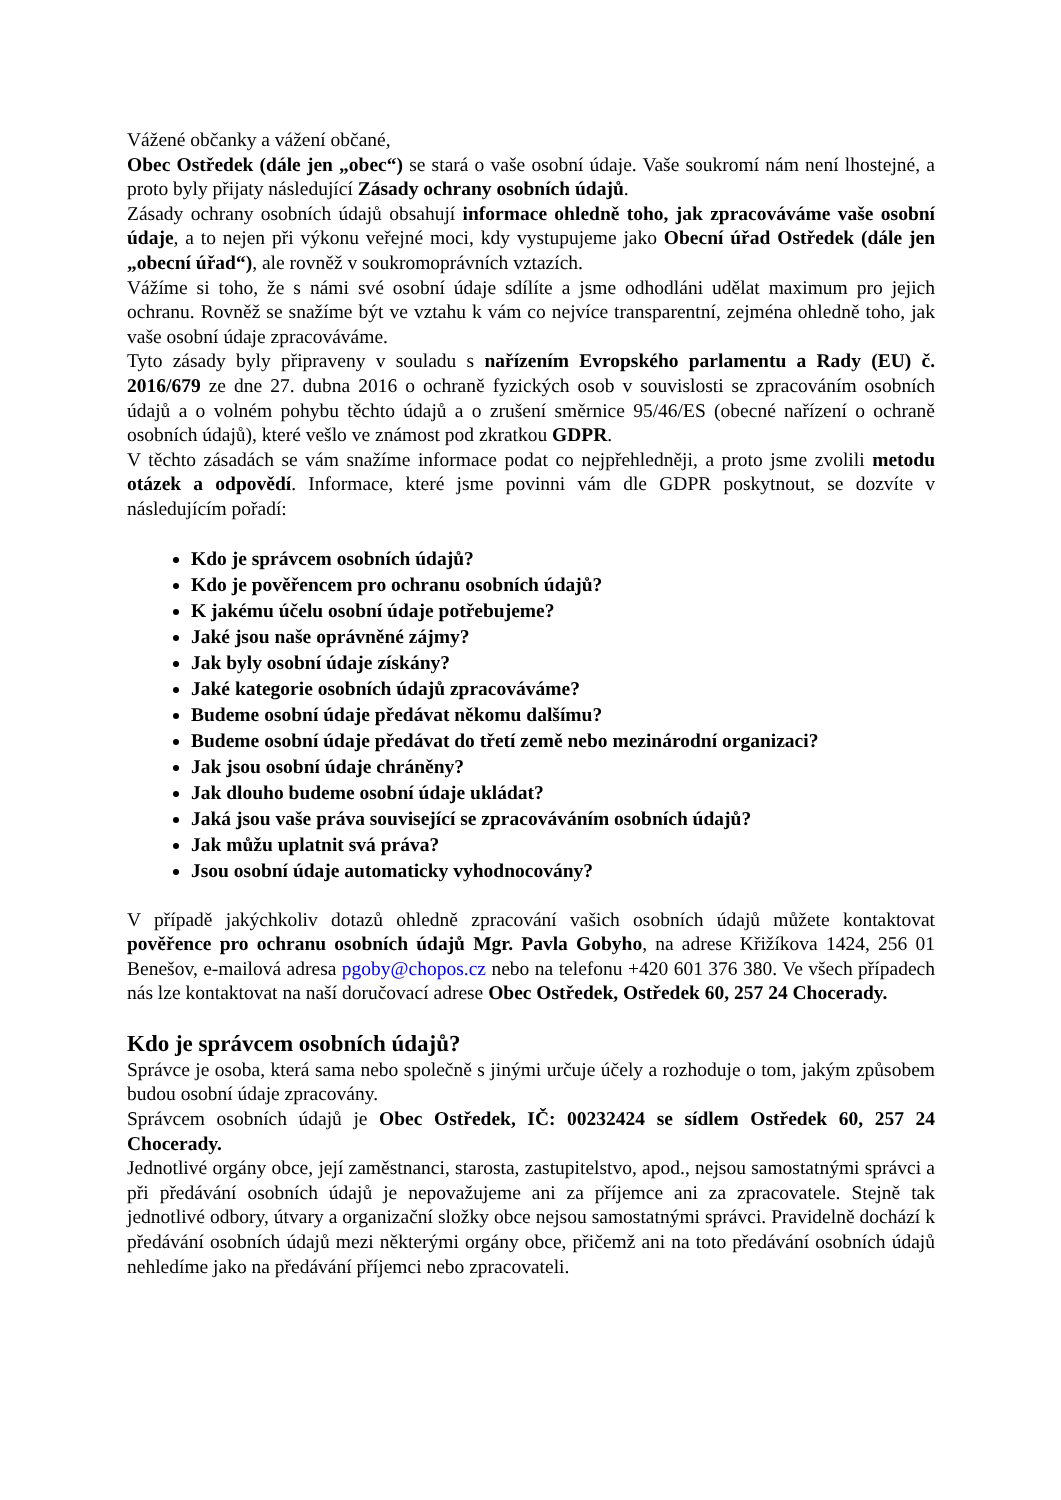Vážené občanky a vážení občané,
Obec Ostředek (dále jen „obec“) se stará o vaše osobní údaje. Vaše soukromí nám není lhostejné, a proto byly přijaty následující Zásady ochrany osobních údajů.
Zásady ochrany osobních údajů obsahují informace ohledně toho, jak zpracováváme vaše osobní údaje, a to nejen při výkonu veřejné moci, kdy vystupujeme jako Obecní úřad Ostředek (dále jen „obecní úřad“), ale rovněž v soukromoprávních vztazích.
Vážíme si toho, že s námi své osobní údaje sdílíte a jsme odhodláni udělat maximum pro jejich ochranu. Rovněž se snažíme být ve vztahu k vám co nejvíce transparentní, zejména ohledně toho, jak vaše osobní údaje zpracováváme.
Tyto zásady byly připraveny v souladu s nařízením Evropského parlamentu a Rady (EU) č. 2016/679 ze dne 27. dubna 2016 o ochraně fyzických osob v souvislosti se zpracováním osobních údajů a o volném pohybu těchto údajů a o zrušení směrnice 95/46/ES (obecné nařízení o ochraně osobních údajů), které vešlo ve známost pod zkratkou GDPR.
V těchto zásadách se vám snažíme informace podat co nejpřehledněji, a proto jsme zvolili metodu otázek a odpovědí. Informace, které jsme povinni vám dle GDPR poskytnout, se dozvíte v následujícím pořadí:
Kdo je správcem osobních údajů?
Kdo je pověřencem pro ochranu osobních údajů?
K jakému účelu osobní údaje potřebujeme?
Jaké jsou naše oprávněné zájmy?
Jak byly osobní údaje získány?
Jaké kategorie osobních údajů zpracováváme?
Budeme osobní údaje předávat někomu dalšímu?
Budeme osobní údaje předávat do třetí země nebo mezinárodní organizaci?
Jak jsou osobní údaje chráněny?
Jak dlouho budeme osobní údaje ukládat?
Jaká jsou vaše práva související se zpracováváním osobních údajů?
Jak můžu uplatnit svá práva?
Jsou osobní údaje automaticky vyhodnocovány?
V případě jakýchkoliv dotazů ohledně zpracování vašich osobních údajů můžete kontaktovat pověřence pro ochranu osobních údajů Mgr. Pavla Gobyho, na adrese Křižíkova 1424, 256 01 Benešov, e-mailová adresa pgoby@chopos.cz nebo na telefonu +420 601 376 380. Ve všech případech nás lze kontaktovat na naší doručovací adrese Obec Ostředek, Ostředek 60, 257 24 Chocerady.
Kdo je správcem osobních údajů?
Správce je osoba, která sama nebo společně s jinými určuje účely a rozhoduje o tom, jakým způsobem budou osobní údaje zpracovány.
Správcem osobních údajů je Obec Ostředek, IČ: 00232424 se sídlem Ostředek 60, 257 24 Chocerady.
Jednotlivé orgány obce, její zaměstnanci, starosta, zastupitelstvo, apod., nejsou samostatnými správci a při předávání osobních údajů je nepovažujeme ani za příjemce ani za zpracovatele. Stejně tak jednotlivé odbory, útvary a organizační složky obce nejsou samostatnými správci. Pravidelně dochází k předávání osobních údajů mezi některými orgány obce, přičemž ani na toto předávání osobních údajů nehledíme jako na předávání příjemci nebo zpracovateli.